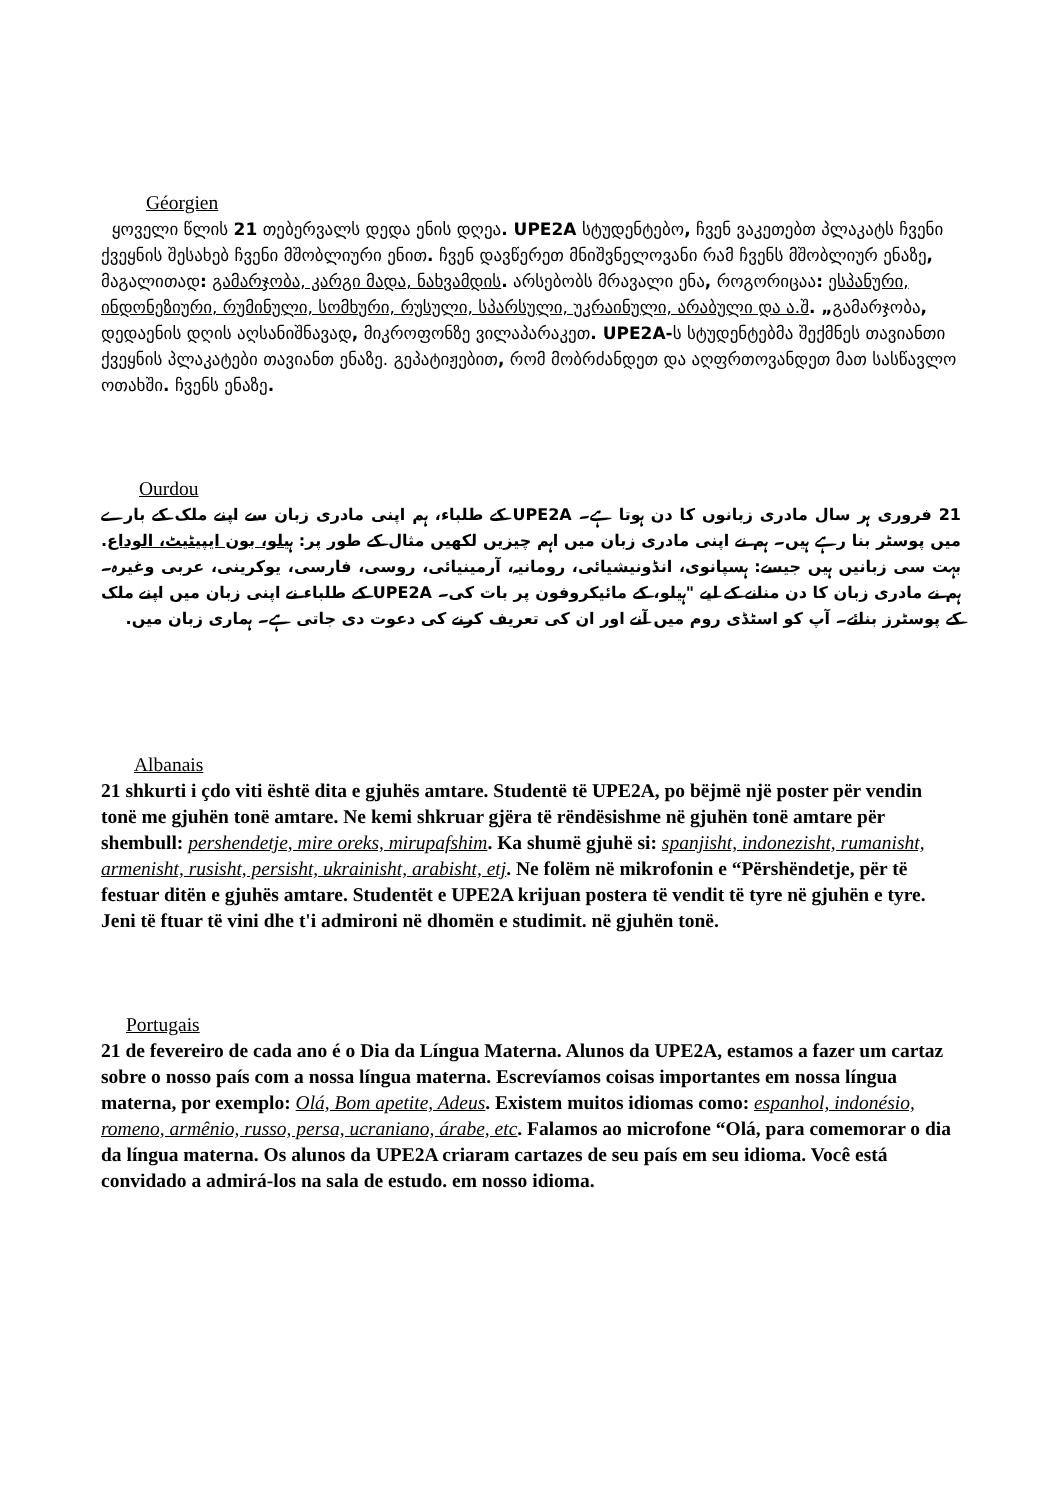Géorgien
ყოველი წლის 21 თებერვალს დედა ენის დღეა. UPE2A სტუდენტებო, ჩვენ ვაკეთებთ პლაკატს ჩვენი ქვეყნის შესახებ ჩვენი მშობლიური ენით. ჩვენ დავწერეთ მნიშვნელოვანი რამ ჩვენს მშობლიურ ენაზე, მაგალითად: გამარჯობა, კარგი მადა, ნახვამდის. არსებობს მრავალი ენა, როგორიცაა: ესპანური, ინდონეზიური, რუმინული, სომხური, რუსული, სპარსული, უკრაინული, არაბული და ა.შ. „გამარჯობა, დედაენის დღის აღსანიშნავად, მიკროფონზე ვილაპარაკეთ. UPE2A-ს სტუდენტებმა შექმნეს თავიანთი ქვეყნის პლაკატები თავიანთ ენაზე. გეპატიჟებით, რომ მობრძანდეთ და აღფრთოვანდეთ მათ სასწავლო ოთახში. ჩვენს ენაზე.
Ourdou
21 فروری ہر سال مادری زبانوں کا دن ہوتا ہے۔ UPE2A کے طلباء، ہم اپنی مادری زبان سے اپنے ملک کے بارے میں پوسٹر بنا رہے ہیں۔ ہم نے اپنی مادری زبان میں اہم چیزیں لکھیں مثال کے طور پر: ہیلو، بون ایپیٹیٹ، الوداع. بہت سی زبانیں ہیں جیسے: ہسپانوی، انڈونیشیائی، رومانیہ، آرمینیائی، روسی، فارسی، یوکرینی، عربی وغیرہ۔ ہم نے مادری زبان کا دن منانے کے لیے "ہیلو، کے مائیکروفون پر بات کی۔ UPE2A کے طلباء نے اپنی زبان میں اپنے ملک کے پوسٹرز بنائے۔ آپ کو اسٹڈی روم میں آنے اور ان کی تعریف کرنے کی دعوت دی جاتی ہے۔ ہماری زبان میں.
Albanais
21 shkurti i çdo viti është dita e gjuhës amtare. Studentë të UPE2A, po bëjmë një poster për vendin tonë me gjuhën tonë amtare. Ne kemi shkruar gjëra të rëndësishme në gjuhën tonë amtare për shembull: pershendetje, mire oreks, mirupafshim. Ka shumë gjuhë si: spanjisht, indonezisht, rumanisht, armenisht, rusisht, persisht, ukrainisht, arabisht, etj. Ne folëm në mikrofonin e “Përshëndetje, për të festuar ditën e gjuhës amtare. Studentët e UPE2A krijuan postera të vendit të tyre në gjuhën e tyre. Jeni të ftuar të vini dhe t'i admironi në dhomën e studimit. në gjuhën tonë.
Portugais
21 de fevereiro de cada ano é o Dia da Língua Materna. Alunos da UPE2A, estamos a fazer um cartaz sobre o nosso país com a nossa língua materna. Escrevíamos coisas importantes em nossa língua materna, por exemplo: Olá, Bom apetite, Adeus. Existem muitos idiomas como: espanhol, indonésio, romeno, armênio, russo, persa, ucraniano, árabe, etc. Falamos ao microfone “Olá, para comemorar o dia da língua materna. Os alunos da UPE2A criaram cartazes de seu país em seu idioma. Você está convidado a admirá-los na sala de estudo. em nosso idioma.